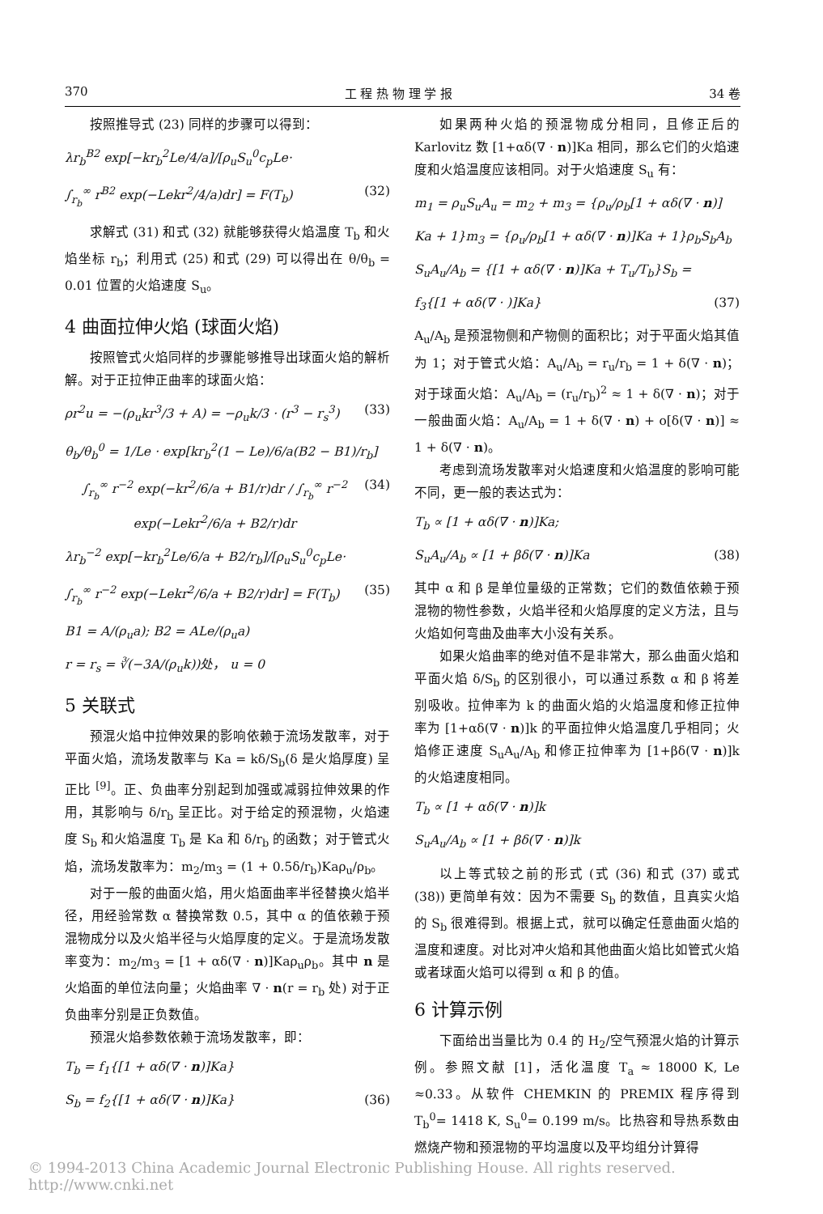370 工 程 热 物 理 学 报 34 卷
按照推导式 (23) 同样的步骤可以得到：
λr<sub>b</sub><sup>B2</sup> exp[−kr<sub>b</sub><sup>2</sup>Le/4/a]/[ρ<sub>u</sub>S<sub>u</sub><sup>0</sup>c<sub>p</sub>Le·
∫<sub>r<sub>b</sub></sub><sup>∞</sup> r<sup>B2</sup> exp(−Lekr<sup>2</sup>/4/a)dr] = F(T<sub>b</sub>) (32)
求解式 (31) 和式 (32) 就能够获得火焰温度 T<sub>b</sub> 和火焰坐标 r<sub>b</sub>；利用式 (25) 和式 (29) 可以得出在 θ/θ<sub>b</sub> = 0.01 位置的火焰速度 S<sub>u</sub>。
4 曲面拉伸火焰 (球面火焰)
按照管式火焰同样的步骤能够推导出球面火焰的解析解。对于正拉伸正曲率的球面火焰：
ρr<sup>2</sup>u = −(ρ<sub>u</sub>kr<sup>3</sup>/3 + A) = −ρ<sub>u</sub>k/3 · (r<sup>3</sup> − r<sub>s</sub><sup>3</sup>) (33)
θ<sub>b</sub>/θ<sub>b</sub><sup>0</sup> = 1/Le · exp[kr<sub>b</sub><sup>2</sup>(1 − Le)/6/a(B2 − B1)/r<sub>b</sub>]
∫<sub>r<sub>b</sub></sub><sup>∞</sup> r<sup>−2</sup> exp(−kr<sup>2</sup>/6/a + B1/r)dr / ∫<sub>r<sub>b</sub></sub><sup>∞</sup> r<sup>−2</sup> exp(−Lekr<sup>2</sup>/6/a + B2/r)dr (34)
λr<sub>b</sub><sup>−2</sup> exp[−kr<sub>b</sub><sup>2</sup>Le/6/a + B2/r<sub>b</sub>]/[ρ<sub>u</sub>S<sub>u</sub><sup>0</sup>c<sub>p</sub>Le·
∫<sub>r<sub>b</sub></sub><sup>∞</sup> r<sup>−2</sup> exp(−Lekr<sup>2</sup>/6/a + B2/r)dr] = F(T<sub>b</sub>) (35)
B1 = A/(ρ<sub>u</sub>a); B2 = ALe/(ρ<sub>u</sub>a)
r = r<sub>s</sub> = ∛(−3A/(ρ<sub>u</sub>k))处， u = 0
5 关联式
预混火焰中拉伸效果的影响依赖于流场发散率，对于平面火焰，流场发散率与 Ka = kδ/S<sub>b</sub>(δ 是火焰厚度) 呈正比 <sup>[9]</sup>。正、负曲率分别起到加强或减弱拉伸效果的作用，其影响与 δ/r<sub>b</sub> 呈正比。对于给定的预混物，火焰速度 S<sub>b</sub> 和火焰温度 T<sub>b</sub> 是 Ka 和 δ/r<sub>b</sub> 的函数；对于管式火焰，流场发散率为：m<sub>2</sub>/m<sub>3</sub> = (1 + 0.5δ/r<sub>b</sub>)Kaρ<sub>u</sub>/ρ<sub>b</sub>。
对于一般的曲面火焰，用火焰面曲率半径替换火焰半径，用经验常数 α 替换常数 0.5，其中 α 的值依赖于预混物成分以及火焰半径与火焰厚度的定义。于是流场发散率变为：m<sub>2</sub>/m<sub>3</sub> = [1 + αδ(∇ · n)]Kaρ<sub>u</sub>ρ<sub>b</sub>。其中 n 是火焰面的单位法向量；火焰曲率 ∇ · n(r = r<sub>b</sub> 处) 对于正负曲率分别是正负数值。
预混火焰参数依赖于流场发散率，即：
T<sub>b</sub> = f<sub>1</sub>{[1 + αδ(∇ · n)]Ka}
S<sub>b</sub> = f<sub>2</sub>{[1 + αδ(∇ · n)]Ka} (36)
如果两种火焰的预混物成分相同，且修正后的 Karlovitz 数 [1+αδ(∇ · n)]Ka 相同，那么它们的火焰速度和火焰温度应该相同。对于火焰速度 S<sub>u</sub> 有：
m<sub>1</sub> = ρ<sub>u</sub>S<sub>u</sub>A<sub>u</sub> = m<sub>2</sub> + m<sub>3</sub> = {ρ<sub>u</sub>/ρ<sub>b</sub>[1 + αδ(∇ · n)]
Ka + 1}m<sub>3</sub> = {ρ<sub>u</sub>/ρ<sub>b</sub>[1 + αδ(∇ · n)]Ka + 1}ρ<sub>b</sub>S<sub>b</sub>A<sub>b</sub>
S<sub>u</sub>A<sub>u</sub>/A<sub>b</sub> = {[1 + αδ(∇ · n)]Ka + T<sub>u</sub>/T<sub>b</sub>}S<sub>b</sub> =
f<sub>3</sub>{[1 + αδ(∇ · )]Ka} (37)
A<sub>u</sub>/A<sub>b</sub> 是预混物侧和产物侧的面积比；对于平面火焰其值为 1；对于管式火焰：A<sub>u</sub>/A<sub>b</sub> = r<sub>u</sub>/r<sub>b</sub> = 1 + δ(∇ · n)；对于球面火焰：A<sub>u</sub>/A<sub>b</sub> = (r<sub>u</sub>/r<sub>b</sub>)<sup>2</sup> ≈ 1 + δ(∇ · n)；对于一般曲面火焰：A<sub>u</sub>/A<sub>b</sub> = 1 + δ(∇ · n) + o[δ(∇ · n)] ≈ 1 + δ(∇ · n)。
考虑到流场发散率对火焰速度和火焰温度的影响可能不同，更一般的表达式为：
T<sub>b</sub> ∝ [1 + αδ(∇ · n)]Ka;
S<sub>u</sub>A<sub>u</sub>/A<sub>b</sub> ∝ [1 + βδ(∇ · n)]Ka (38)
其中 α 和 β 是单位量级的正常数；它们的数值依赖于预混物的物性参数，火焰半径和火焰厚度的定义方法，且与火焰如何弯曲及曲率大小没有关系。
如果火焰曲率的绝对值不是非常大，那么曲面火焰和平面火焰 δ/S<sub>b</sub> 的区别很小，可以通过系数 α 和 β 将差别吸收。拉伸率为 k 的曲面火焰的火焰温度和修正拉伸率为 [1+αδ(∇ · n)]k 的平面拉伸火焰温度几乎相同；火焰修正速度 S<sub>u</sub>A<sub>u</sub>/A<sub>b</sub> 和修正拉伸率为 [1+βδ(∇ · n)]k 的火焰速度相同。
T<sub>b</sub> ∝ [1 + αδ(∇ · n)]k
S<sub>u</sub>A<sub>u</sub>/A<sub>b</sub> ∝ [1 + βδ(∇ · n)]k
以上等式较之前的形式 (式 (36) 和式 (37) 或式 (38)) 更简单有效：因为不需要 S<sub>b</sub> 的数值，且真实火焰的 S<sub>b</sub> 很难得到。根据上式，就可以确定任意曲面火焰的温度和速度。对比对冲火焰和其他曲面火焰比如管式火焰或者球面火焰可以得到 α 和 β 的值。
6 计算示例
下面给出当量比为 0.4 的 H<sub>2</sub>/空气预混火焰的计算示例。参照文献 [1]，活化温度 T<sub>a</sub> ≈ 18000 K, Le ≈0.33。从软件 CHEMKIN 的 PREMIX 程序得到 T<sub>b</sub><sup>0</sup>= 1418 K, S<sub>u</sub><sup>0</sup>= 0.199 m/s。比热容和导热系数由燃烧产物和预混物的平均温度以及平均组分计算得
© 1994-2013 China Academic Journal Electronic Publishing House. All rights reserved. http://www.cnki.net